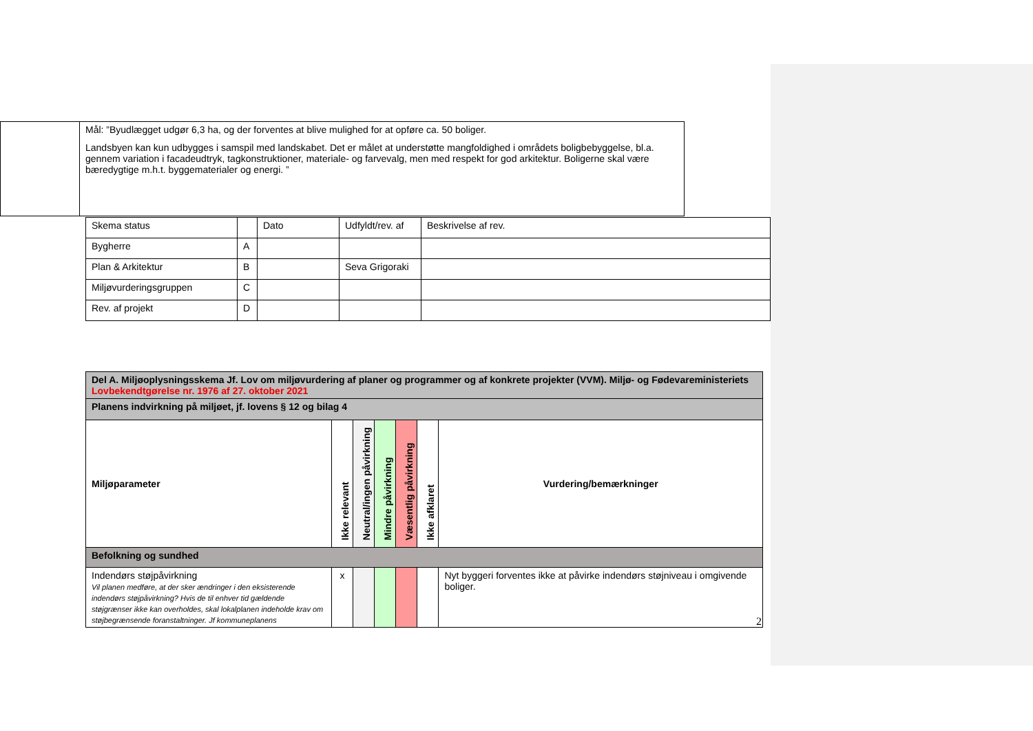| | Mål: ”Byudlægget udgør 6,3 ha, og der forventes at blive mulighed for at opføre ca. 50 boliger. Landsbyen kan kun udbygges i samspil med landskabet. Det er målet at understøtte mangfoldighed i områdets boligbebyggelse, bl.a. gennem variation i facadeudtryk, tagkonstruktioner, materiale- og farvevalg, men med respekt for god arkitektur. Boligerne skal være bæredygtige m.h.t. byggematerialer og energi. ” |
| Skema status | | Dato | Udfyldt/rev. af | Beskrivelse af rev. |
| Bygherre | A | | | |
| Plan & Arkitektur | B | | Seva Grigoraki | |
| Miljøvurderingsgruppen | C | | | |
| Rev. af projekt | D | | | |
| Del A. Miljøoplysningsskema Jf. Lov om miljøvurdering af planer og programmer og af konkrete projekter (VVM). Miljø- og Fødevareministeriets Lovbekendtgørelse nr. 1976 af 27. oktober 2021 | | | | | | |
| Planens indvirkning på miljøet, jf. lovens § 12 og bilag 4 | | | | | | |
| Miljøparameter | Ikke relevant | Neutral/ingen påvirkning | Mindre påvirkning | Væsentlig påvirkning | Ikke afklaret | Vurdering/bemærkninger |
| Befolkning og sundhed | | | | | | |
| Indendørs støjpåvirkning Vil planen medføre, at der sker ændringer i den eksisterende indendørs støjpåvirkning? Hvis de til enhver tid gældende støjgrænser ikke kan overholdes, skal lokalplanen indeholde krav om støjbegrænsende foranstaltninger. Jf kommuneplanens | x | | | | | Nyt byggeri forventes ikke at påvirke indendørs støjniveau i omgivende boliger. |
2